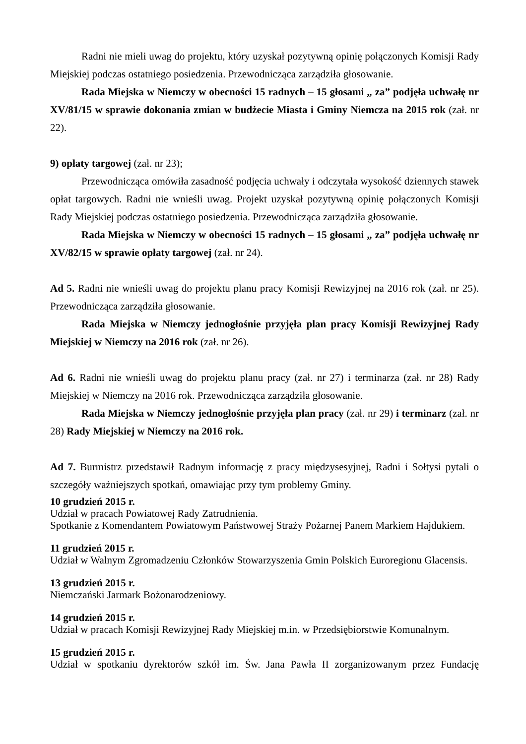Radni nie mieli uwag do projektu, który uzyskał pozytywną opinię połączonych Komisji Rady Miejskiej podczas ostatniego posiedzenia. Przewodnicząca zarządziła głosowanie.
Rada Miejska w Niemczy w obecności 15 radnych – 15 głosami „ za” podjęła uchwałę nr XV/81/15 w sprawie dokonania zmian w budżecie Miasta i Gminy Niemcza na 2015 rok (zał. nr 22).
9) opłaty targowej (zał. nr 23);
Przewodnicząca omówiła zasadność podjęcia uchwały i odczytała wysokość dziennych stawek opłat targowych. Radni nie wnieśli uwag. Projekt uzyskał pozytywną opinię połączonych Komisji Rady Miejskiej podczas ostatniego posiedzenia. Przewodnicząca zarządziła głosowanie.
Rada Miejska w Niemczy w obecności 15 radnych – 15 głosami „ za” podjęła uchwałę nr XV/82/15 w sprawie opłaty targowej (zał. nr 24).
Ad 5. Radni nie wnieśli uwag do projektu planu pracy Komisji Rewizyjnej na 2016 rok (zał. nr 25). Przewodnicząca zarządziła głosowanie.
Rada Miejska w Niemczy jednogłośnie przyjęła plan pracy Komisji Rewizyjnej Rady Miejskiej w Niemczy na 2016 rok (zał. nr 26).
Ad 6. Radni nie wnieśli uwag do projektu planu pracy (zał. nr 27) i terminarza (zał. nr 28) Rady Miejskiej w Niemczy na 2016 rok. Przewodnicząca zarządziła głosowanie.
Rada Miejska w Niemczy jednogłośnie przyjęła plan pracy (zał. nr 29) i terminarz (zał. nr 28) Rady Miejskiej w Niemczy na 2016 rok.
Ad 7. Burmistrz przedstawił Radnym informację z pracy międzysesyjnej, Radni i Sołtysi pytali o szczegóły ważniejszych spotkań, omawiając przy tym problemy Gminy.
10 grudzień 2015 r.
Udział w pracach Powiatowej Rady Zatrudnienia.
Spotkanie z Komendantem Powiatowym Państwowej Straży Pożarnej Panem Markiem Hajdukiem.
11 grudzień 2015 r.
Udział w Walnym Zgromadzeniu Członków Stowarzyszenia Gmin Polskich Euroregionu Glacensis.
13 grudzień 2015 r.
Niemczański Jarmark Bożonarodzeniowy.
14 grudzień 2015 r.
Udział w pracach Komisji Rewizyjnej Rady Miejskiej m.in. w Przedsiębiorstwie Komunalnym.
15 grudzień 2015 r.
Udział w spotkaniu dyrektorów szkół im. Św. Jana Pawła II zorganizowanym przez Fundację